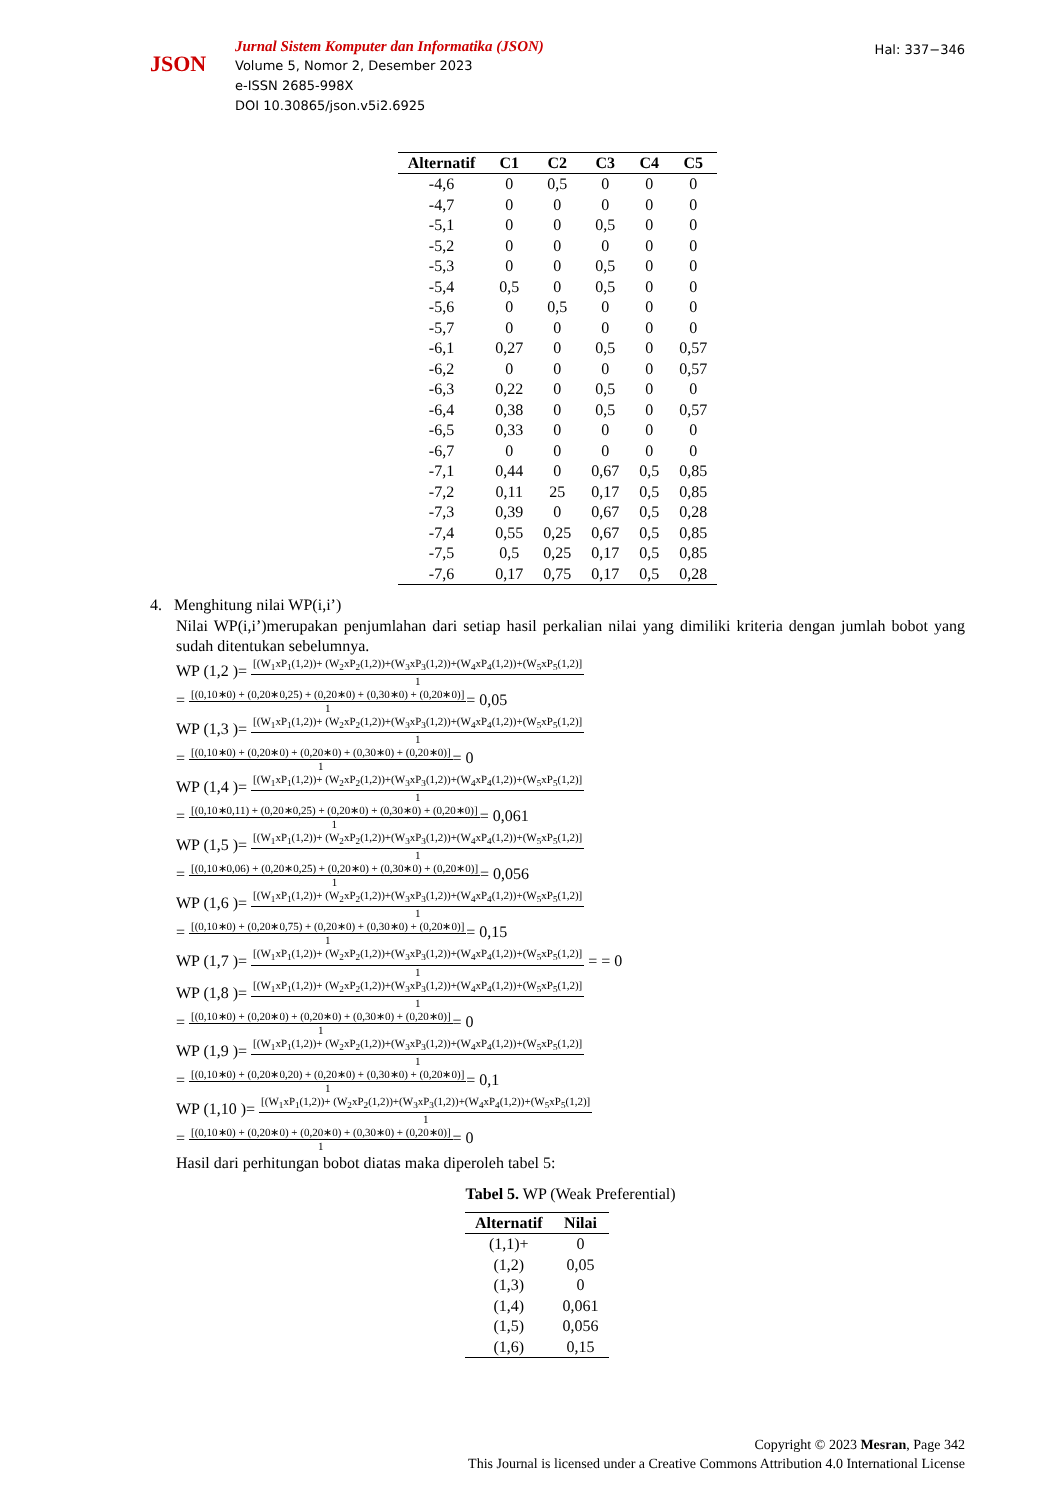JSON
Jurnal Sistem Komputer dan Informatika (JSON)
Volume 5, Nomor 2, Desember 2023
e-ISSN 2685-998X
DOI 10.30865/json.v5i2.6925
Hal: 337−346
| Alternatif | C1 | C2 | C3 | C4 | C5 |
| --- | --- | --- | --- | --- | --- |
| -4,6 | 0 | 0,5 | 0 | 0 | 0 |
| -4,7 | 0 | 0 | 0 | 0 | 0 |
| -5,1 | 0 | 0 | 0,5 | 0 | 0 |
| -5,2 | 0 | 0 | 0 | 0 | 0 |
| -5,3 | 0 | 0 | 0,5 | 0 | 0 |
| -5,4 | 0,5 | 0 | 0,5 | 0 | 0 |
| -5,6 | 0 | 0,5 | 0 | 0 | 0 |
| -5,7 | 0 | 0 | 0 | 0 | 0 |
| -6,1 | 0,27 | 0 | 0,5 | 0 | 0,57 |
| -6,2 | 0 | 0 | 0 | 0 | 0,57 |
| -6,3 | 0,22 | 0 | 0,5 | 0 | 0 |
| -6,4 | 0,38 | 0 | 0,5 | 0 | 0,57 |
| -6,5 | 0,33 | 0 | 0 | 0 | 0 |
| -6,7 | 0 | 0 | 0 | 0 | 0 |
| -7,1 | 0,44 | 0 | 0,67 | 0,5 | 0,85 |
| -7,2 | 0,11 | 25 | 0,17 | 0,5 | 0,85 |
| -7,3 | 0,39 | 0 | 0,67 | 0,5 | 0,28 |
| -7,4 | 0,55 | 0,25 | 0,67 | 0,5 | 0,85 |
| -7,5 | 0,5 | 0,25 | 0,17 | 0,5 | 0,85 |
| -7,6 | 0,17 | 0,75 | 0,17 | 0,5 | 0,28 |
4. Menghitung nilai WP(i,i’)
Nilai WP(i,i’)merupakan penjumlahan dari setiap hasil perkalian nilai yang dimiliki kriteria dengan jumlah bobot yang sudah ditentukan sebelumnya.
WP (1,2 )=
[(W<sub>1</sub>xP<sub>1</sub>(1,2))+ (W<sub>2</sub>xP<sub>2</sub>(1,2))+(W<sub>3</sub>xP<sub>3</sub>(1,2))+(W<sub>4</sub>xP<sub>4</sub>(1,2))+(W<sub>5</sub>xP<sub>5</sub>(1,2)]
1
=
[(0,10∗0) + (0,20∗0,25) + (0,20∗0) + (0,30∗0) + (0,20∗0)]
1
= 0,05
WP (1,3 )=
[(W<sub>1</sub>xP<sub>1</sub>(1,2))+ (W<sub>2</sub>xP<sub>2</sub>(1,2))+(W<sub>3</sub>xP<sub>3</sub>(1,2))+(W<sub>4</sub>xP<sub>4</sub>(1,2))+(W<sub>5</sub>xP<sub>5</sub>(1,2)]
1
=
[(0,10∗0) + (0,20∗0) + (0,20∗0) + (0,30∗0) + (0,20∗0)]
1
= 0
WP (1,4 )=
[(W<sub>1</sub>xP<sub>1</sub>(1,2))+ (W<sub>2</sub>xP<sub>2</sub>(1,2))+(W<sub>3</sub>xP<sub>3</sub>(1,2))+(W<sub>4</sub>xP<sub>4</sub>(1,2))+(W<sub>5</sub>xP<sub>5</sub>(1,2)]
1
=
[(0,10∗0,11) + (0,20∗0,25) + (0,20∗0) + (0,30∗0) + (0,20∗0)]
1
= 0,061
WP (1,5 )=
[(W<sub>1</sub>xP<sub>1</sub>(1,2))+ (W<sub>2</sub>xP<sub>2</sub>(1,2))+(W<sub>3</sub>xP<sub>3</sub>(1,2))+(W<sub>4</sub>xP<sub>4</sub>(1,2))+(W<sub>5</sub>xP<sub>5</sub>(1,2)]
1
=
[(0,10∗0,06) + (0,20∗0,25) + (0,20∗0) + (0,30∗0) + (0,20∗0)]
1
= 0,056
WP (1,6 )=
[(W<sub>1</sub>xP<sub>1</sub>(1,2))+ (W<sub>2</sub>xP<sub>2</sub>(1,2))+(W<sub>3</sub>xP<sub>3</sub>(1,2))+(W<sub>4</sub>xP<sub>4</sub>(1,2))+(W<sub>5</sub>xP<sub>5</sub>(1,2)]
1
=
[(0,10∗0) + (0,20∗0,75) + (0,20∗0) + (0,30∗0) + (0,20∗0)]
1
= 0,15
WP (1,7 )=
[(W<sub>1</sub>xP<sub>1</sub>(1,2))+ (W<sub>2</sub>xP<sub>2</sub>(1,2))+(W<sub>3</sub>xP<sub>3</sub>(1,2))+(W<sub>4</sub>xP<sub>4</sub>(1,2))+(W<sub>5</sub>xP<sub>5</sub>(1,2)]
1
= = 0
WP (1,8 )=
[(W<sub>1</sub>xP<sub>1</sub>(1,2))+ (W<sub>2</sub>xP<sub>2</sub>(1,2))+(W<sub>3</sub>xP<sub>3</sub>(1,2))+(W<sub>4</sub>xP<sub>4</sub>(1,2))+(W<sub>5</sub>xP<sub>5</sub>(1,2)]
1
=
[(0,10∗0) + (0,20∗0) + (0,20∗0) + (0,30∗0) + (0,20∗0)]
1
= 0
WP (1,9 )=
[(W<sub>1</sub>xP<sub>1</sub>(1,2))+ (W<sub>2</sub>xP<sub>2</sub>(1,2))+(W<sub>3</sub>xP<sub>3</sub>(1,2))+(W<sub>4</sub>xP<sub>4</sub>(1,2))+(W<sub>5</sub>xP<sub>5</sub>(1,2)]
1
=
[(0,10∗0) + (0,20∗0,20) + (0,20∗0) + (0,30∗0) + (0,20∗0)]
1
= 0,1
WP (1,10 )=
[(W<sub>1</sub>xP<sub>1</sub>(1,2))+ (W<sub>2</sub>xP<sub>2</sub>(1,2))+(W<sub>3</sub>xP<sub>3</sub>(1,2))+(W<sub>4</sub>xP<sub>4</sub>(1,2))+(W<sub>5</sub>xP<sub>5</sub>(1,2)]
1
=
[(0,10∗0) + (0,20∗0) + (0,20∗0) + (0,30∗0) + (0,20∗0)]
1
= 0
Hasil dari perhitungan bobot diatas maka diperoleh tabel 5:
Tabel 5. WP (Weak Preferential)
| Alternatif | Nilai |
| --- | --- |
| (1,1)+ | 0 |
| (1,2) | 0,05 |
| (1,3) | 0 |
| (1,4) | 0,061 |
| (1,5) | 0,056 |
| (1,6) | 0,15 |
Copyright © 2023 Mesran, Page 342
This Journal is licensed under a Creative Commons Attribution 4.0 International License